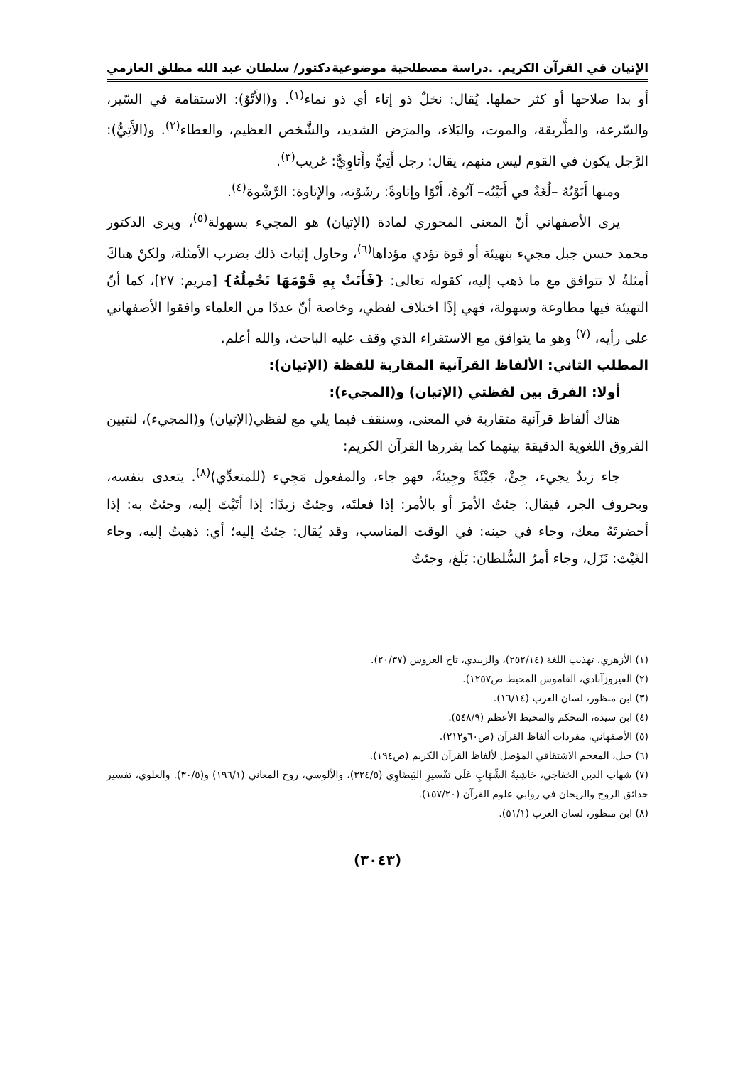الإتيان في القرآن الكريم. .دراسة مصطلحية موضوعية دكتور/ سلطان عبد الله مطلق العازمي
أو بدا صلاحها أو كثر حملها. يُقال: نخلٌ ذو إتاء أي ذو نماء<sup>(١)</sup>. و(الأَتْوُ): الاستقامة في السّير، والسّرعة، والطَّريقة، والموت، والبَلاء، والمرَض الشديد، والشَّخص العظيم، والعطاء<sup>(٢)</sup>. و(الأَتِيُّ): الرَّجل يكون في القوم ليس منهم، يقال: رجل أَتِيٌّ وأَتاوِيٌّ: غريب<sup>(٣)</sup>.
ومنها أَتَوْتُهُ –لُغَةٌ في أَتَيْتُه– آتُوهُ، أَتْوًا وإتاوةً: رشَوْته، والإتاوة: الرَّشْوة<sup>(٤)</sup>.
يرى الأصفهاني أنّ المعنى المحوري لمادة (الإتيان) هو المجيء بسهولة<sup>(٥)</sup>، ويرى الدكتور محمد حسن جبل مجيء بتهيئة أو قوة تؤدي مؤداها<sup>(٦)</sup>، وحاول إثبات ذلك بضرب الأمثلة، ولكنْ هناكَ أمثلةٌ لا تتوافق مع ما ذهب إليه، كقوله تعالى: {فَأَتَتْ بِهِ قَوْمَهَا تَحْمِلُهُ} [مريم: ٢٧]، كما أنّ التهيئة فيها مطاوعة وسهولة، فهي إذًا اختلاف لفظي، وخاصة أنّ عددًا من العلماء وافقوا الأصفهاني على رأيه، <sup>(٧)</sup> وهو ما يتوافق مع الاستقراء الذي وقف عليه الباحث، والله أعلم.
المطلب الثاني: الألفاظ القرآنية المقاربة للفظة (الإتيان):
أولا: الفرق بين لفظتي (الإتيان) و(المجيء):
هناك ألفاظ قرآنية متقاربة في المعنى، وسنقف فيما يلي مع لفظي(الإتيان) و(المجيء)، لنتبين الفروق اللغوية الدقيقة بينهما كما يقررها القرآن الكريم:
جاء زيدٌ يجيء، جِئْ، جَيْئَةً وجِيئةً، فهو جاء، والمفعول مَجِيء (للمتعدِّي)<sup>(٨)</sup>. يتعدى بنفسه، وبحروف الجر، فيقال: جئتُ الأمرَ أو بالأمر: إذا فعلتَه، وجئتُ زيدًا: إذا أتَيْتَ إليه، وجئتُ به: إذا أحضرتَهُ معك، وجاء في حينه: في الوقت المناسب، وقد يُقال: جئتُ إليه؛ أي: ذهبتُ إليه، وجاء الغَيْث: نَزَل، وجاء أمرُ السُّلطان: بَلَغ، وجئتُ
(١) الأزهري، تهذيب اللغة (٢٥٢/١٤)، والزبيدي، تاج العروس (٢٠/٣٧).
(٢) الفيروزآبادي، القاموس المحيط ص١٢٥٧).
(٣) ابن منظور، لسان العرب (١٦/١٤).
(٤) ابن سيده، المحكم والمحيط الأعظم (٥٤٨/٩).
(٥) الأصفهاني، مفردات ألفاظ القرآن (ص٦٠و٢١٢).
(٦) جبل، المعجم الاشتقاقي المؤصل لألفاظ القرآن الكريم (ص١٩٤).
(٧) شهاب الدين الخفاجي، حَاشِيةُ الشِّهَابِ عَلَى تفْسيرِ البَيضَاوِي (٣٢٤/٥)، والألوسي، روح المعاني (١٩٦/١) و(٣٠/٥). والعلوي، تفسير حدائق الروح والريحان في روابي علوم القرآن (١٥٧/٢٠).
(٨) ابن منظور، لسان العرب (٥١/١).
(٣٠٤٣)